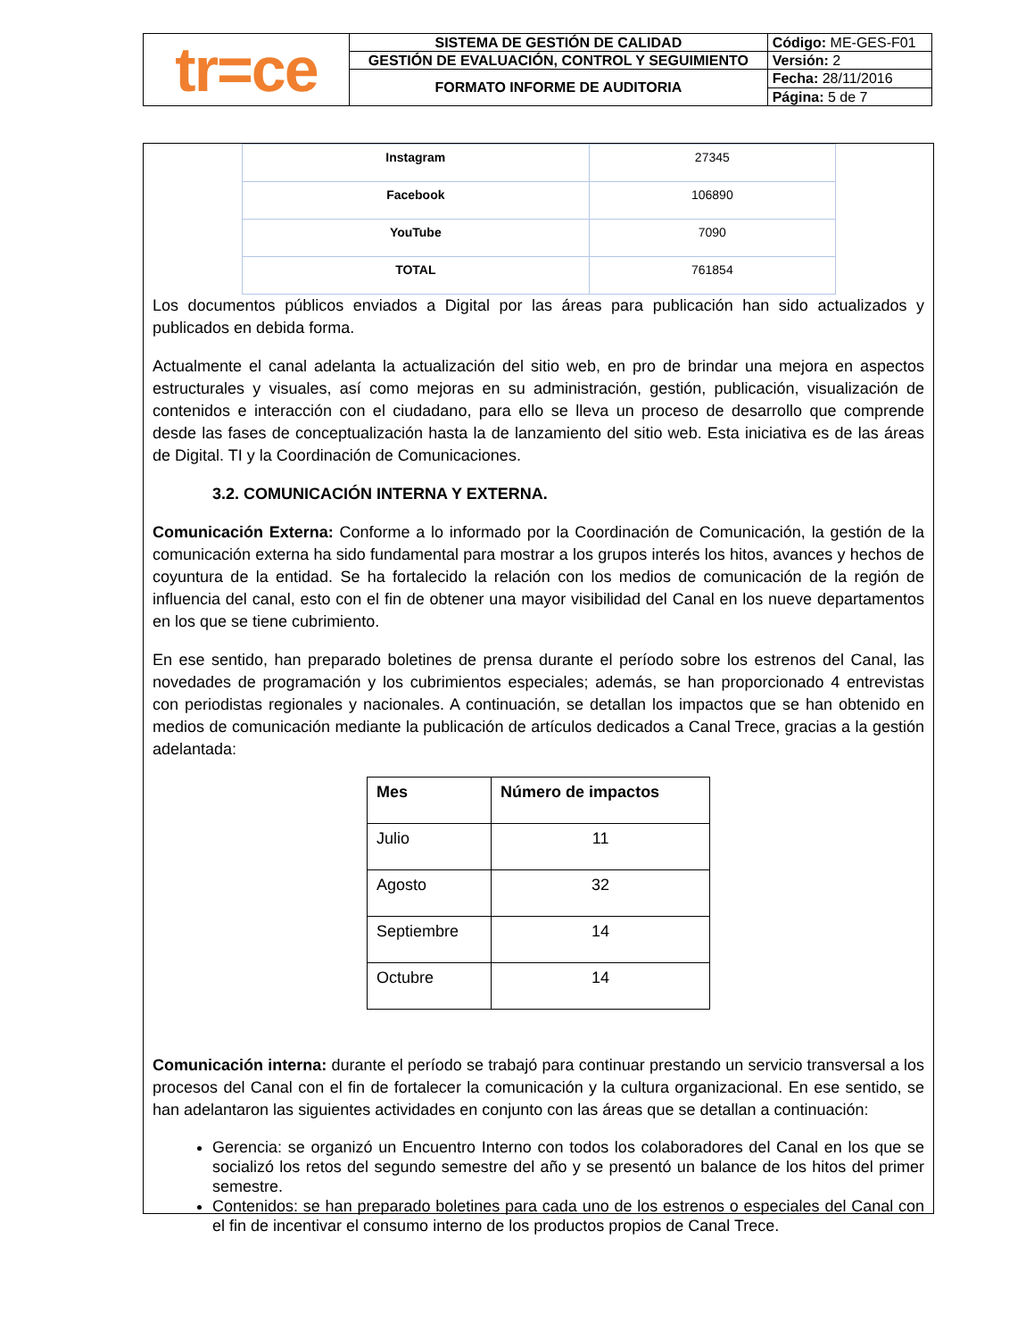| tr=ce | SISTEMA DE GESTIÓN DE CALIDAD | Código: ME-GES-F01 |
| | GESTIÓN DE EVALUACIÓN, CONTROL Y SEGUIMIENTO | Versión: 2 |
| | FORMATO INFORME DE AUDITORIA | Fecha: 28/11/2016 |
| | | Página: 5 de 7 |
| Instagram | 27345 |
| Facebook | 106890 |
| YouTube | 7090 |
| TOTAL | 761854 |
Los documentos públicos enviados a Digital por las áreas para publicación han sido actualizados y publicados en debida forma.
Actualmente el canal adelanta la actualización del sitio web, en pro de brindar una mejora en aspectos estructurales y visuales, así como mejoras en su administración, gestión, publicación, visualización de contenidos e interacción con el ciudadano, para ello se lleva un proceso de desarrollo que comprende desde las fases de conceptualización hasta la de lanzamiento del sitio web. Esta iniciativa es de las áreas de Digital. TI y la Coordinación de Comunicaciones.
3.2. COMUNICACIÓN INTERNA Y EXTERNA.
Comunicación Externa: Conforme a lo informado por la Coordinación de Comunicación, la gestión de la comunicación externa ha sido fundamental para mostrar a los grupos interés los hitos, avances y hechos de coyuntura de la entidad. Se ha fortalecido la relación con los medios de comunicación de la región de influencia del canal, esto con el fin de obtener una mayor visibilidad del Canal en los nueve departamentos en los que se tiene cubrimiento.
En ese sentido, han preparado boletines de prensa durante el período sobre los estrenos del Canal, las novedades de programación y los cubrimientos especiales; además, se han proporcionado 4 entrevistas con periodistas regionales y nacionales. A continuación, se detallan los impactos que se han obtenido en medios de comunicación mediante la publicación de artículos dedicados a Canal Trece, gracias a la gestión adelantada:
| Mes | Número de impactos |
| --- | --- |
| Julio | 11 |
| Agosto | 32 |
| Septiembre | 14 |
| Octubre | 14 |
Comunicación interna: durante el período se trabajó para continuar prestando un servicio transversal a los procesos del Canal con el fin de fortalecer la comunicación y la cultura organizacional. En ese sentido, se han adelantaron las siguientes actividades en conjunto con las áreas que se detallan a continuación:
Gerencia: se organizó un Encuentro Interno con todos los colaboradores del Canal en los que se socializó los retos del segundo semestre del año y se presentó un balance de los hitos del primer semestre.
Contenidos: se han preparado boletines para cada uno de los estrenos o especiales del Canal con el fin de incentivar el consumo interno de los productos propios de Canal Trece.